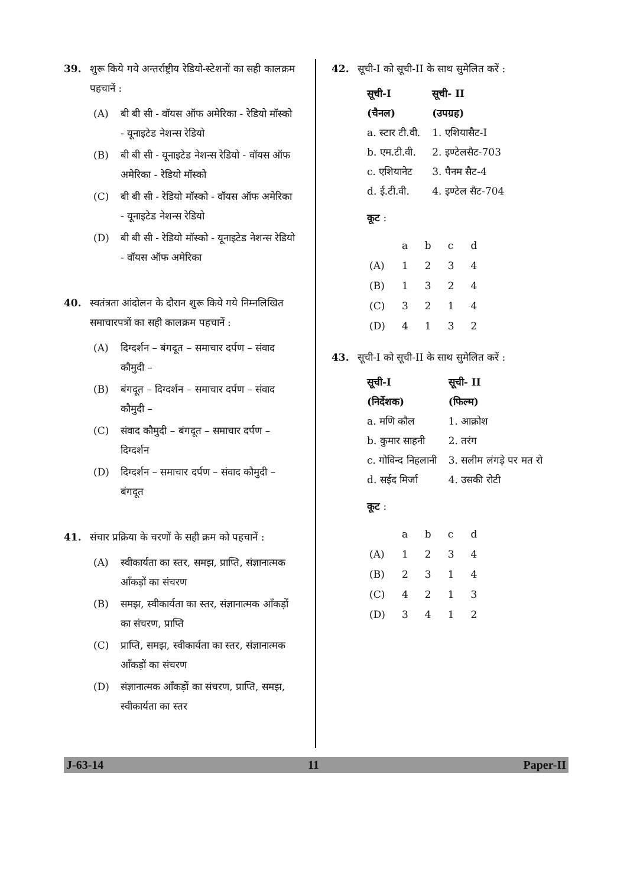39. शुरू किये गये अन्तर्राष्ट्रीय रेडियो-स्टेशनों का सही कालक्रम पहचानें :
(A) बी बी सी - वॉयस ऑफ अमेरिका - रेडियो मॉस्को - यूनाइटेड नेशन्स रेडियो
(B) बी बी सी - यूनाइटेड नेशन्स रेडियो - वॉयस ऑफ अमेरिका - रेडियो मॉस्को
(C) बी बी सी - रेडियो मॉस्को - वॉयस ऑफ अमेरिका - यूनाइटेड नेशन्स रेडियो
(D) बी बी सी - रेडियो मॉस्को - यूनाइटेड नेशन्स रेडियो - वॉयस ऑफ अमेरिका
40. स्वतंत्रता आंदोलन के दौरान शुरू किये गये निम्नलिखित समाचारपत्रों का सही कालक्रम पहचानें :
(A) दिग्दर्शन – बंगदूत – समाचार दर्पण – संवाद कौमुदी –
(B) बंगदूत – दिग्दर्शन – समाचार दर्पण – संवाद कौमुदी –
(C) संवाद कौमुदी – बंगदूत – समाचार दर्पण – दिग्दर्शन
(D) दिग्दर्शन – समाचार दर्पण – संवाद कौमुदी – बंगदूत
41. संचार प्रक्रिया के चरणों के सही क्रम को पहचानें :
(A) स्वीकार्यता का स्तर, समझ, प्राप्ति, संज्ञानात्मक आँकड़ों का संचरण
(B) समझ, स्वीकार्यता का स्तर, संज्ञानात्मक आँकड़ों का संचरण, प्राप्ति
(C) प्राप्ति, समझ, स्वीकार्यता का स्तर, संज्ञानात्मक आँकड़ों का संचरण
(D) संज्ञानात्मक आँकड़ों का संचरण, प्राप्ति, समझ, स्वीकार्यता का स्तर
42. सूची-I को सूची-II के साथ सुमेलित करें :
| सूची-I | सूची- II |
| --- | --- |
| (चैनल) | (उपग्रह) |
| a. स्टार टी.वी. | 1. एशियासैट-I |
| b. एम.टी.वी. | 2. इण्टेलसैट-703 |
| c. एशियानेट | 3. पैनम सैट-4 |
| d. ई.टी.वी. | 4. इण्टेल सैट-704 |
कूट :
| | a | b | c | d |
| (A) | 1 | 2 | 3 | 4 |
| (B) | 1 | 3 | 2 | 4 |
| (C) | 3 | 2 | 1 | 4 |
| (D) | 4 | 1 | 3 | 2 |
43. सूची-I को सूची-II के साथ सुमेलित करें :
| सूची-I | सूची- II |
| --- | --- |
| (निर्देशक) | (फिल्म) |
| a. मणि कौल | 1. आक्रोश |
| b. कुमार साहनी | 2. तरंग |
| c. गोविन्द निहलानी | 3. सलीम लंगड़े पर मत रो |
| d. सईद मिर्जा | 4. उसकी रोटी |
कूट :
| | a | b | c | d |
| (A) | 1 | 2 | 3 | 4 |
| (B) | 2 | 3 | 1 | 4 |
| (C) | 4 | 2 | 1 | 3 |
| (D) | 3 | 4 | 1 | 2 |
J-63-14 11 Paper-II